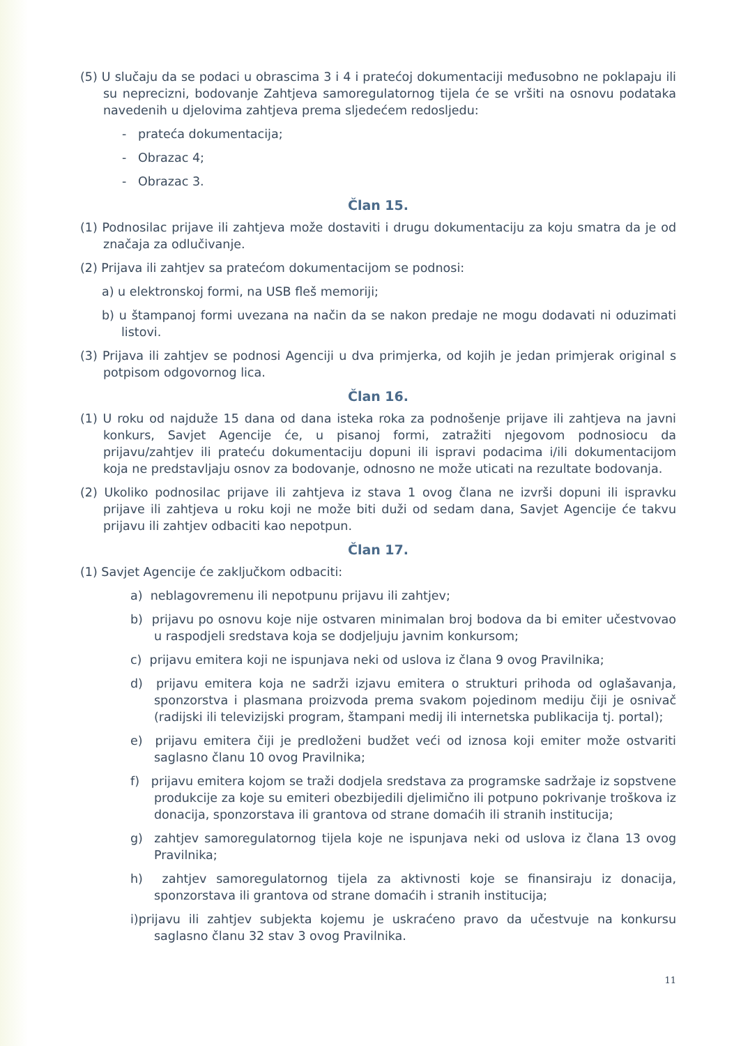(5) U slučaju da se podaci u obrascima 3 i 4 i pratećoj dokumentaciji međusobno ne poklapaju ili su neprecizni, bodovanje Zahtjeva samoregulatornog tijela će se vršiti na osnovu podataka navedenih u djelovima zahtjeva prema sljedećem redosljedu:
- prateća dokumentacija;
- Obrazac 4;
- Obrazac 3.
Član 15.
(1) Podnosilac prijave ili zahtjeva može dostaviti i drugu dokumentaciju za koju smatra da je od značaja za odlučivanje.
(2) Prijava ili zahtjev sa pratećom dokumentacijom se podnosi:
a) u elektronskoj formi, na USB fleš memoriji;
b) u štampanoj formi uvezana na način da se nakon predaje ne mogu dodavati ni oduzimati listovi.
(3) Prijava ili zahtjev se podnosi Agenciji u dva primjerka, od kojih je jedan primjerak original s potpisom odgovornog lica.
Član 16.
(1) U roku od najduže 15 dana od dana isteka roka za podnošenje prijave ili zahtjeva na javni konkurs, Savjet Agencije će, u pisanoj formi, zatražiti njegovom podnosiocu da prijavu/zahtjev ili prateću dokumentaciju dopuni ili ispravi podacima i/ili dokumentacijom koja ne predstavljaju osnov za bodovanje, odnosno ne može uticati na rezultate bodovanja.
(2) Ukoliko podnosilac prijave ili zahtjeva iz stava 1 ovog člana ne izvrši dopuni ili ispravku prijave ili zahtjeva u roku koji ne može biti duži od sedam dana, Savjet Agencije će takvu prijavu ili zahtjev odbaciti kao nepotpun.
Član 17.
(1) Savjet Agencije će zaključkom odbaciti:
a) neblagovremenu ili nepotpunu prijavu ili zahtjev;
b) prijavu po osnovu koje nije ostvaren minimalan broj bodova da bi emiter učestvovao u raspodjeli sredstava koja se dodjeljuju javnim konkursom;
c) prijavu emitera koji ne ispunjava neki od uslova iz člana 9 ovog Pravilnika;
d) prijavu emitera koja ne sadrži izjavu emitera o strukturi prihoda od oglašavanja, sponzorstva i plasmana proizvoda prema svakom pojedinom mediju čiji je osnivač (radijski ili televizijski program, štampani medij ili internetska publikacija tj. portal);
e) prijavu emitera čiji je predloženi budžet veći od iznosa koji emiter može ostvariti saglasno članu 10 ovog Pravilnika;
f) prijavu emitera kojom se traži dodjela sredstava za programske sadržaje iz sopstvene produkcije za koje su emiteri obezbijedili djelimično ili potpuno pokrivanje troškova iz donacija, sponzorstava ili grantova od strane domaćih ili stranih institucija;
g) zahtjev samoregulatornog tijela koje ne ispunjava neki od uslova iz člana 13 ovog Pravilnika;
h) zahtjev samoregulatornog tijela za aktivnosti koje se finansiraju iz donacija, sponzorstava ili grantova od strane domaćih i stranih institucija;
i)prijavu ili zahtjev subjekta kojemu je uskraćeno pravo da učestvuje na konkursu saglasno članu 32 stav 3 ovog Pravilnika.
11